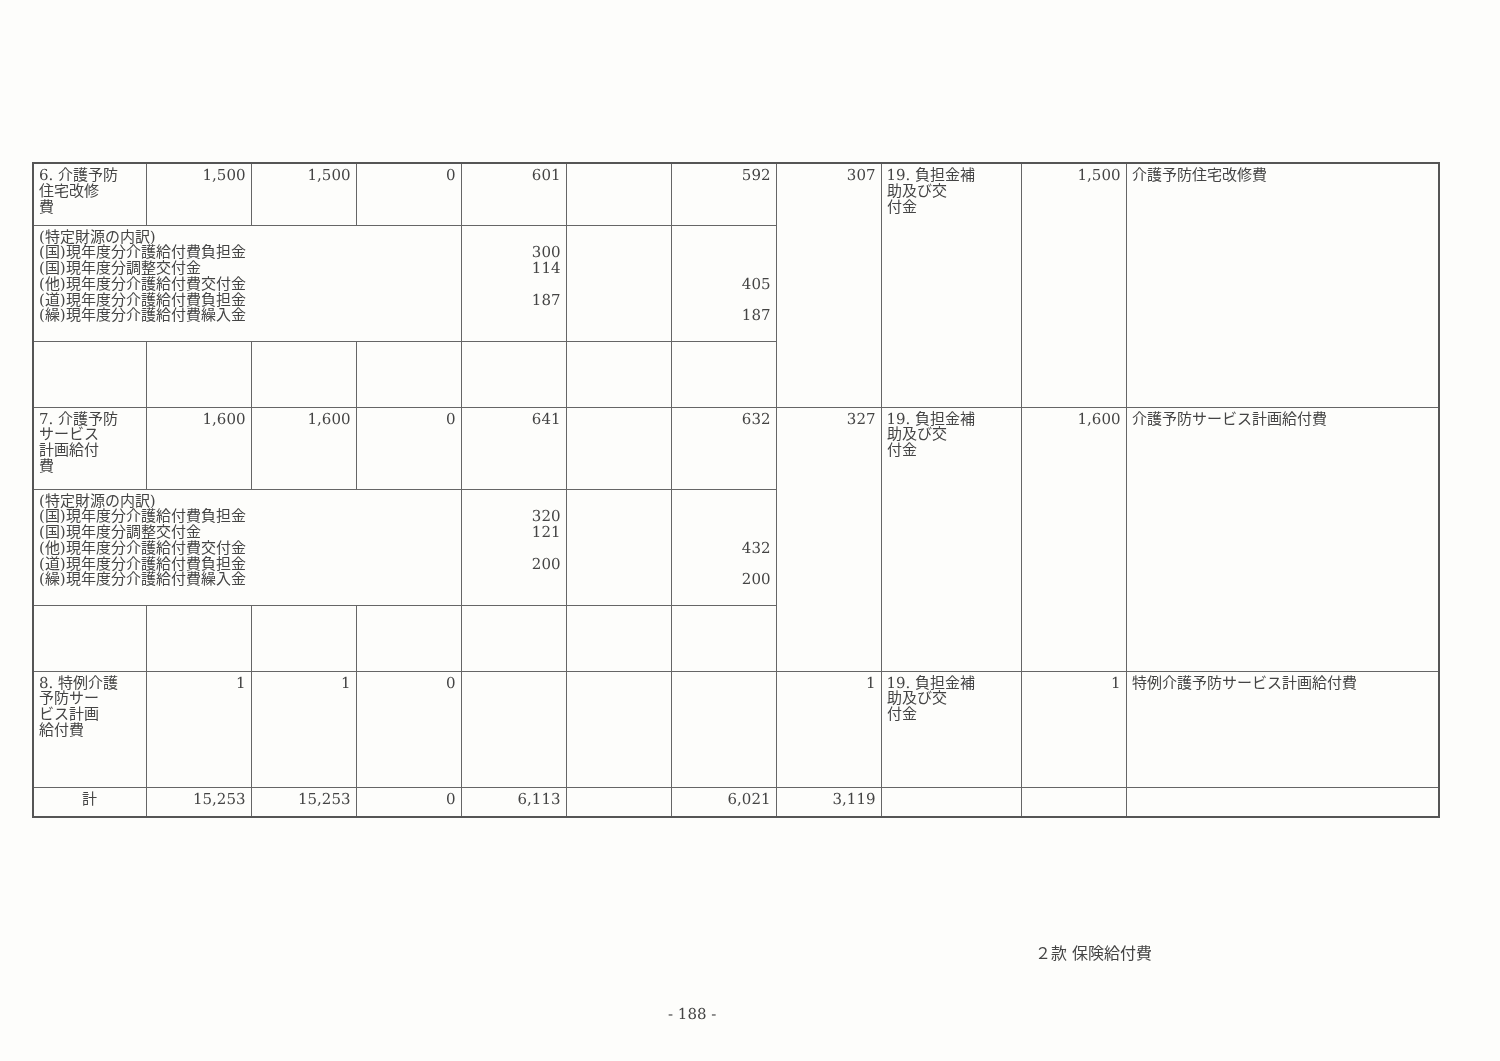| 6. 介護予防 住宅改修 費 | 1,500 | 1,500 | 0 | 601 | | 592 | 307 | 19. 負担金補 助及び交 付金 | 1,500 | 介護予防住宅改修費 |
| (特定財源の内訳) (国)現年度分介護給付費負担金 (国)現年度分調整交付金 (他)現年度分介護給付費交付金 (道)現年度分介護給付費負担金 (繰)現年度分介護給付費繰入金 | | | | 300 114 187 | | 405 187 | | | | |
| 7. 介護予防 サービス 計画給付 費 | 1,600 | 1,600 | 0 | 641 | | 632 | 327 | 19. 負担金補 助及び交 付金 | 1,600 | 介護予防サービス計画給付費 |
| (特定財源の内訳) (国)現年度分介護給付費負担金 (国)現年度分調整交付金 (他)現年度分介護給付費交付金 (道)現年度分介護給付費負担金 (繰)現年度分介護給付費繰入金 | | | | 320 121 200 | | 432 200 | | | | |
| 8. 特例介護 予防サー ビス計画 給付費 | 1 | 1 | 0 | | | | 1 | 19. 負担金補 助及び交 付金 | 1 | 特例介護予防サービス計画給付費 |
| 計 | 15,253 | 15,253 | 0 | 6,113 | | 6,021 | 3,119 | | | |
２款 保険給付費
- 188 -